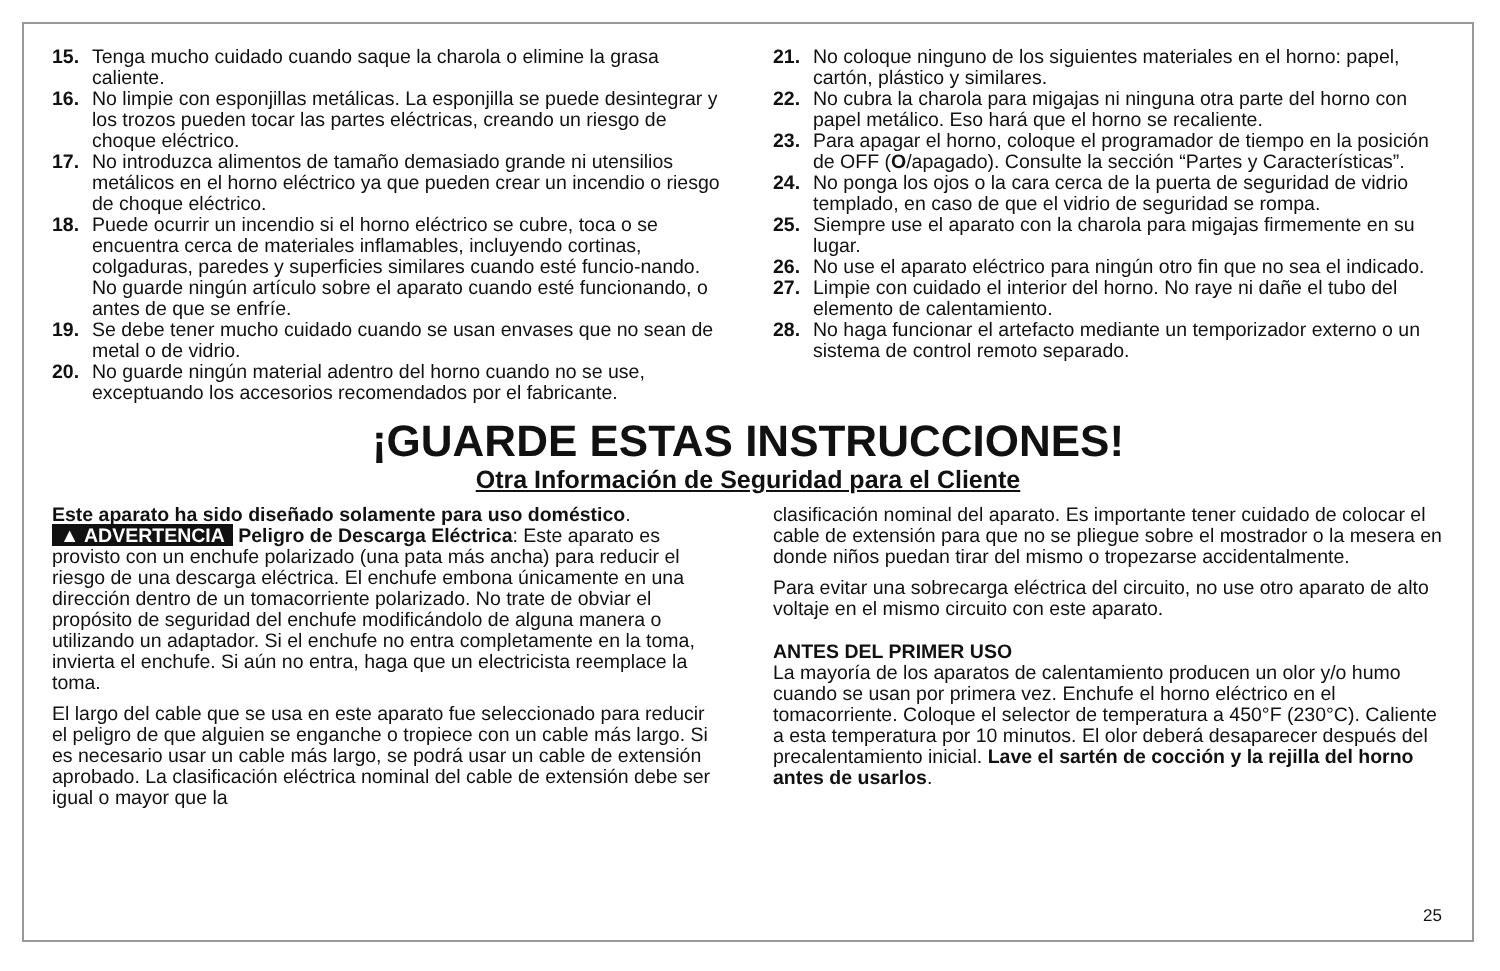15. Tenga mucho cuidado cuando saque la charola o elimine la grasa caliente.
16. No limpie con esponjillas metálicas. La esponjilla se puede desintegrar y los trozos pueden tocar las partes eléctricas, creando un riesgo de choque eléctrico.
17. No introduzca alimentos de tamaño demasiado grande ni utensilios metálicos en el horno eléctrico ya que pueden crear un incendio o riesgo de choque eléctrico.
18. Puede ocurrir un incendio si el horno eléctrico se cubre, toca o se encuentra cerca de materiales inflamables, incluyendo cortinas, colgaduras, paredes y superficies similares cuando esté funcio-nando. No guarde ningún artículo sobre el aparato cuando esté funcionando, o antes de que se enfríe.
19. Se debe tener mucho cuidado cuando se usan envases que no sean de metal o de vidrio.
20. No guarde ningún material adentro del horno cuando no se use, exceptuando los accesorios recomendados por el fabricante.
21. No coloque ninguno de los siguientes materiales en el horno: papel, cartón, plástico y similares.
22. No cubra la charola para migajas ni ninguna otra parte del horno con papel metálico. Eso hará que el horno se recaliente.
23. Para apagar el horno, coloque el programador de tiempo en la posición de OFF (O/apagado). Consulte la sección “Partes y Características”.
24. No ponga los ojos o la cara cerca de la puerta de seguridad de vidrio templado, en caso de que el vidrio de seguridad se rompa.
25. Siempre use el aparato con la charola para migajas firmemente en su lugar.
26. No use el aparato eléctrico para ningún otro fin que no sea el indicado.
27. Limpie con cuidado el interior del horno. No raye ni dañe el tubo del elemento de calentamiento.
28. No haga funcionar el artefacto mediante un temporizador externo o un sistema de control remoto separado.
¡GUARDE ESTAS INSTRUCCIONES!
Otra Información de Seguridad para el Cliente
Este aparato ha sido diseñado solamente para uso doméstico.
▲ ADVERTENCIA Peligro de Descarga Eléctrica: Este aparato es provisto con un enchufe polarizado (una pata más ancha) para reducir el riesgo de una descarga eléctrica. El enchufe embona únicamente en una dirección dentro de un tomacorriente polarizado. No trate de obviar el propósito de seguridad del enchufe modificándolo de alguna manera o utilizando un adaptador. Si el enchufe no entra completamente en la toma, invierta el enchufe. Si aún no entra, haga que un electricista reemplace la toma.
El largo del cable que se usa en este aparato fue seleccionado para reducir el peligro de que alguien se enganche o tropiece con un cable más largo. Si es necesario usar un cable más largo, se podrá usar un cable de extensión aprobado. La clasificación eléctrica nominal del cable de extensión debe ser igual o mayor que la
clasificación nominal del aparato. Es importante tener cuidado de colocar el cable de extensión para que no se pliegue sobre el mostrador o la mesera en donde niños puedan tirar del mismo o tropezarse accidentalmente.
Para evitar una sobrecarga eléctrica del circuito, no use otro aparato de alto voltaje en el mismo circuito con este aparato.
ANTES DEL PRIMER USO
La mayoría de los aparatos de calentamiento producen un olor y/o humo cuando se usan por primera vez. Enchufe el horno eléctrico en el tomacorriente. Coloque el selector de temperatura a 450°F (230°C). Caliente a esta temperatura por 10 minutos. El olor deberá desaparecer después del precalentamiento inicial. Lave el sartén de cocción y la rejilla del horno antes de usarlos.
25